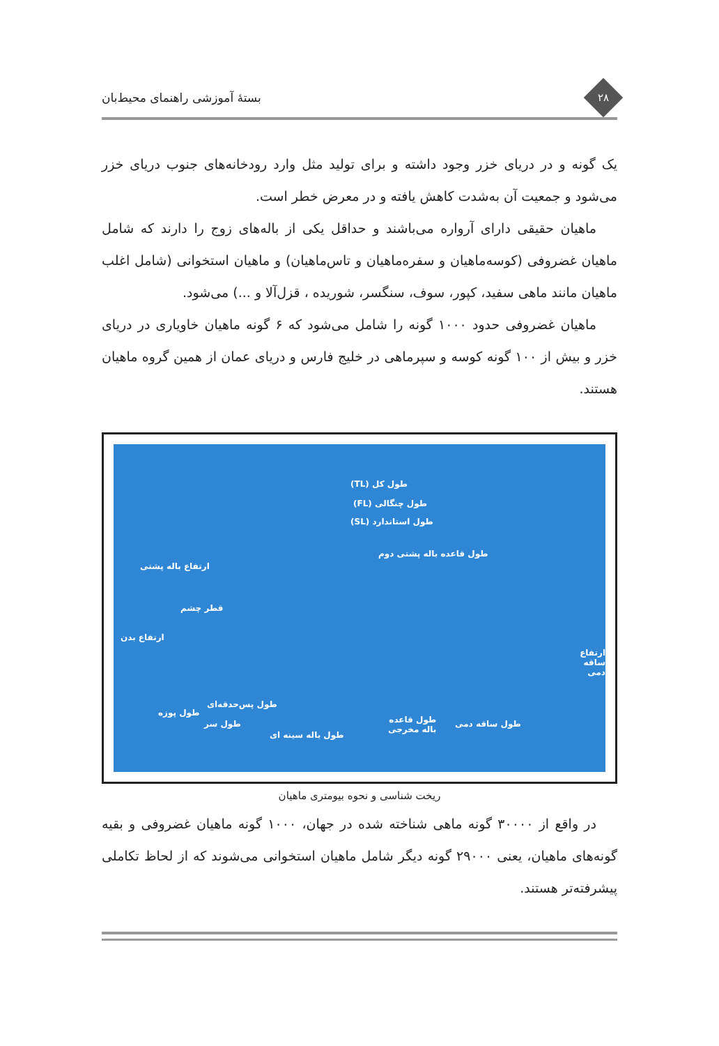۲۸
بستهٔ آموزشی راهنمای محیط‌بان
یک گونه و در دریای خزر وجود داشته و برای تولید مثل وارد رودخانه‌های جنوب دریای خزر می‌شود و جمعیت آن به‌شدت کاهش یافته و در معرض خطر است.
ماهیان حقیقی دارای آرواره می‌باشند و حداقل یکی از باله‌های زوج را دارند که شامل ماهیان غضروفی (کوسه‌ماهیان و سفره‌ماهیان و تاس‌ماهیان) و ماهیان استخوانی (شامل اغلب ماهیان مانند ماهی سفید، کپور، سوف، سنگسر، شوریده ، قزل‌آلا و ...) می‌شود.
ماهیان غضروفی حدود ۱۰۰۰ گونه را شامل می‌شود که ۶ گونه ماهیان خاویاری در دریای خزر و بیش از ۱۰۰ گونه کوسه و سپرماهی در خلیج فارس و دریای عمان از همین گروه ماهیان هستند.
طول کل (TL)
طول چنگالی (FL)
طول استاندارد (SL)
طول قاعده باله پشتی دوم
ارتفاع باله پشتی
قطر چشم
ارتفاع بدن
ارتفاع ساقه دمی
طول پس‌حدقه‌ای
طول پوزه
طول سر
طول باله سینه ای
طول قاعده
باله مخرجی
طول ساقه دمی
ریخت شناسی و نحوه بیومتری ماهیان
در واقع از ۳۰۰۰۰ گونه ماهی شناخته شده در جهان، ۱۰۰۰ گونه ماهیان غضروفی و بقیه گونه‌های ماهیان، یعنی ۲۹۰۰۰ گونه دیگر شامل ماهیان استخوانی می‌شوند که از لحاظ تکاملی پیشرفته‌تر هستند.